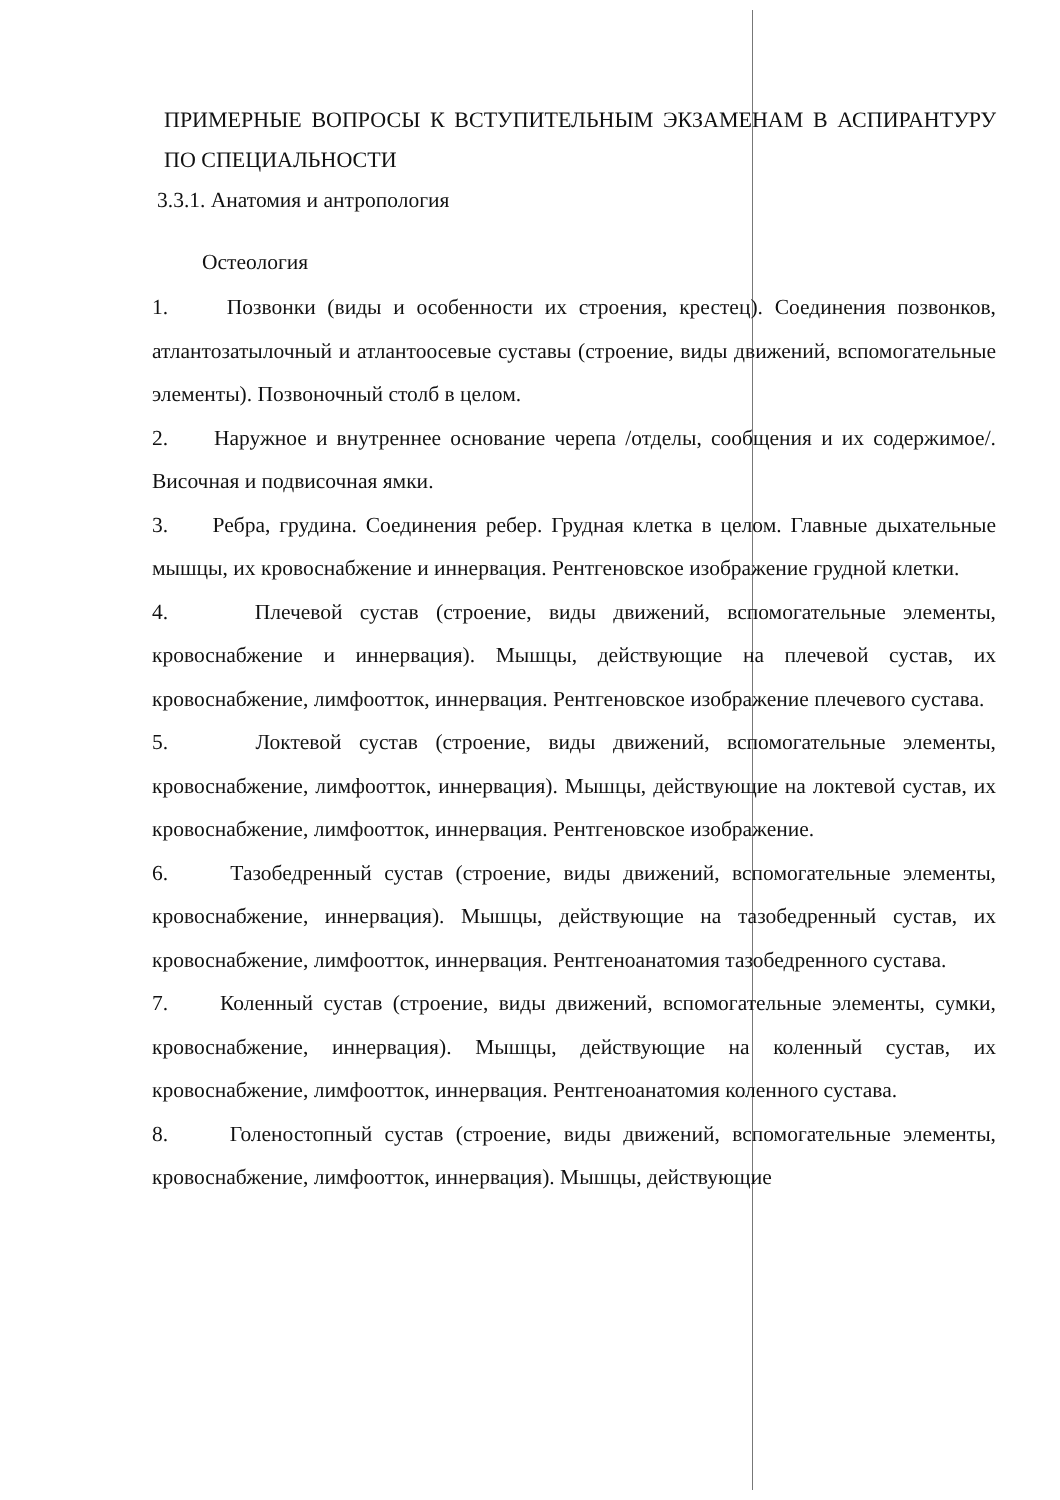ПРИМЕРНЫЕ ВОПРОСЫ К ВСТУПИТЕЛЬНЫМ ЭКЗАМЕНАМ В АСПИРАНТУРУ ПО СПЕЦИАЛЬНОСТИ
3.3.1. Анатомия и антропология
Остеология
1. Позвонки (виды и особенности их строения, крестец). Соединения позвонков, атлантозатылочный и атлантоосевые суставы (строение, виды движений, вспомогательные элементы). Позвоночный столб в целом.
2. Наружное и внутреннее основание черепа /отделы, сообщения и их содержимое/. Височная и подвисочная ямки.
3. Ребра, грудина. Соединения ребер. Грудная клетка в целом. Главные дыхательные мышцы, их кровоснабжение и иннервация. Рентгеновское изображение грудной клетки.
4. Плечевой сустав (строение, виды движений, вспомогательные элементы, кровоснабжение и иннервация). Мышцы, действующие на плечевой сустав, их кровоснабжение, лимфоотток, иннервация. Рентгеновское изображение плечевого сустава.
5. Локтевой сустав (строение, виды движений, вспомогательные элементы, кровоснабжение, лимфоотток, иннервация). Мышцы, действующие на локтевой сустав, их кровоснабжение, лимфоотток, иннервация. Рентгеновское изображение.
6. Тазобедренный сустав (строение, виды движений, вспомогательные элементы, кровоснабжение, иннервация). Мышцы, действующие на тазобедренный сустав, их кровоснабжение, лимфоотток, иннервация. Рентгеноанатомия тазобедренного сустава.
7. Коленный сустав (строение, виды движений, вспомогательные элементы, сумки, кровоснабжение, иннервация). Мышцы, действующие на коленный сустав, их кровоснабжение, лимфоотток, иннервация. Рентгеноанатомия коленного сустава.
8. Голеностопный сустав (строение, виды движений, вспомогательные элементы, кровоснабжение, лимфоотток, иннервация). Мышцы, действующие